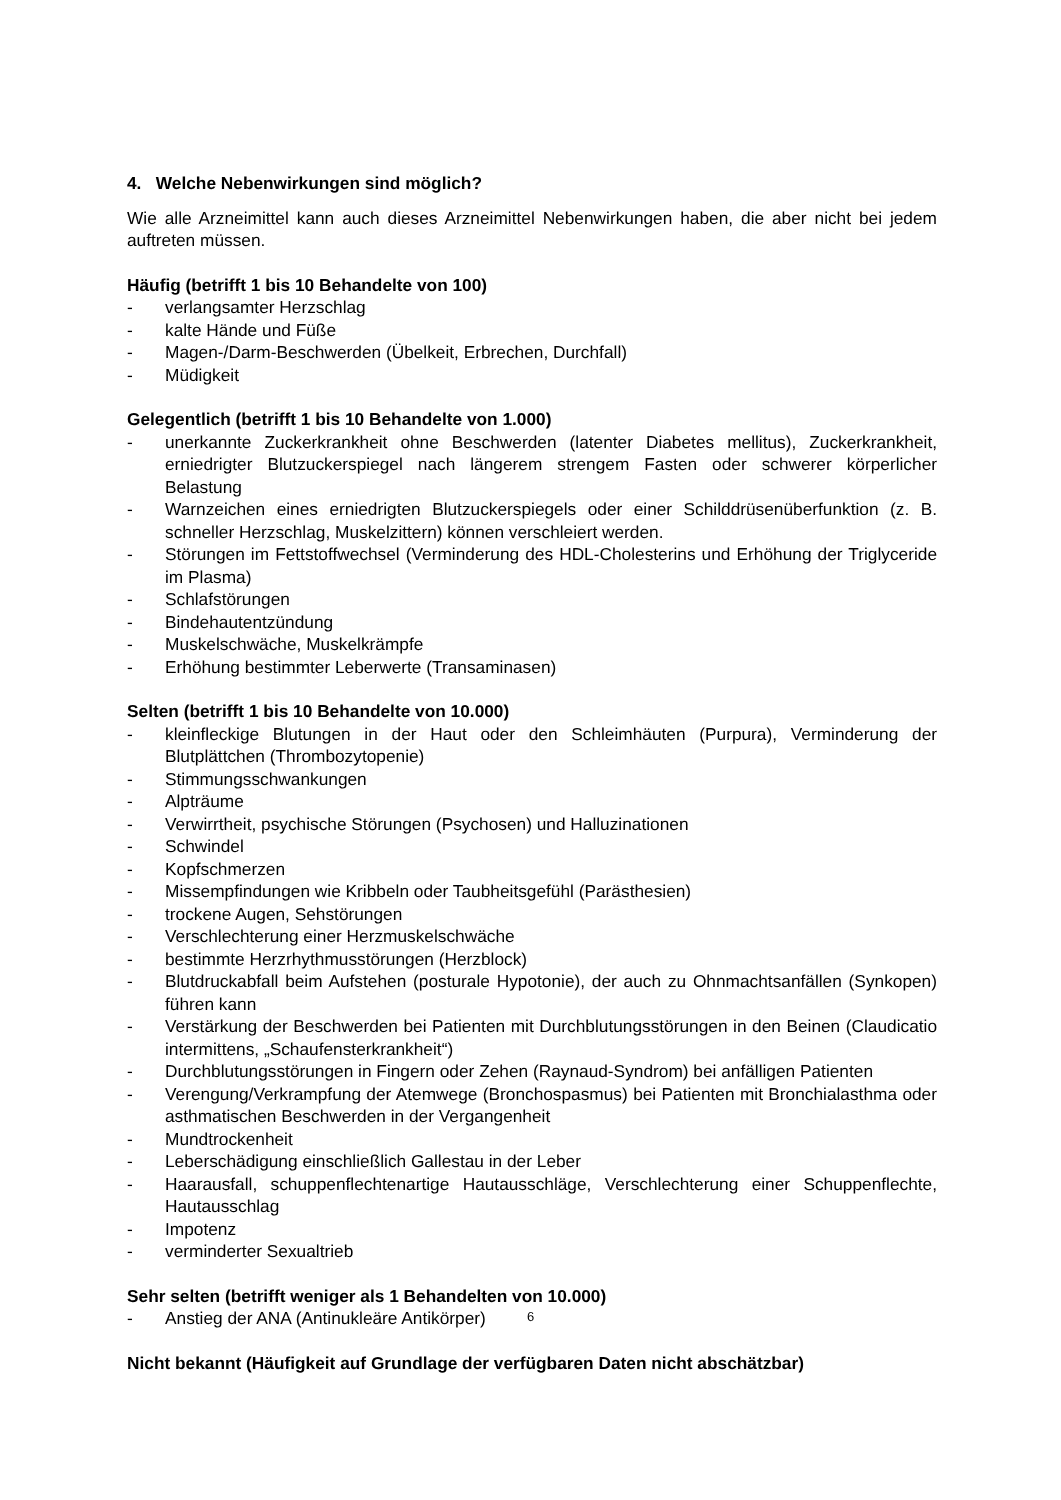4. Welche Nebenwirkungen sind möglich?
Wie alle Arzneimittel kann auch dieses Arzneimittel Nebenwirkungen haben, die aber nicht bei jedem auftreten müssen.
Häufig (betrifft 1 bis 10 Behandelte von 100)
- verlangsamter Herzschlag
- kalte Hände und Füße
- Magen-/Darm-Beschwerden (Übelkeit, Erbrechen, Durchfall)
- Müdigkeit
Gelegentlich (betrifft 1 bis 10 Behandelte von 1.000)
- unerkannte Zuckerkrankheit ohne Beschwerden (latenter Diabetes mellitus), Zuckerkrankheit, erniedrigter Blutzuckerspiegel nach längerem strengem Fasten oder schwerer körperlicher Belastung
- Warnzeichen eines erniedrigten Blutzuckerspiegels oder einer Schilddrüsenüberfunktion (z. B. schneller Herzschlag, Muskelzittern) können verschleiert werden.
- Störungen im Fettstoffwechsel (Verminderung des HDL-Cholesterins und Erhöhung der Triglyceride im Plasma)
- Schlafstörungen
- Bindehautentzündung
- Muskelschwäche, Muskelkrämpfe
- Erhöhung bestimmter Leberwerte (Transaminasen)
Selten (betrifft 1 bis 10 Behandelte von 10.000)
- kleinfleckige Blutungen in der Haut oder den Schleimhäuten (Purpura), Verminderung der Blutplättchen (Thrombozytopenie)
- Stimmungsschwankungen
- Alpträume
- Verwirrtheit, psychische Störungen (Psychosen) und Halluzinationen
- Schwindel
- Kopfschmerzen
- Missempfindungen wie Kribbeln oder Taubheitsgefühl (Parästhesien)
- trockene Augen, Sehstörungen
- Verschlechterung einer Herzmuskelschwäche
- bestimmte Herzrhythmusstörungen (Herzblock)
- Blutdruckabfall beim Aufstehen (posturale Hypotonie), der auch zu Ohnmachtsanfällen (Synkopen) führen kann
- Verstärkung der Beschwerden bei Patienten mit Durchblutungsstörungen in den Beinen (Claudicatio intermittens, „Schaufensterkrankheit“)
- Durchblutungsstörungen in Fingern oder Zehen (Raynaud-Syndrom) bei anfälligen Patienten
- Verengung/Verkrampfung der Atemwege (Bronchospasmus) bei Patienten mit Bronchialasthma oder asthmatischen Beschwerden in der Vergangenheit
- Mundtrockenheit
- Leberschädigung einschließlich Gallestau in der Leber
- Haarausfall, schuppenflechtenartige Hautausschläge, Verschlechterung einer Schuppenflechte, Hautausschlag
- Impotenz
- verminderter Sexualtrieb
Sehr selten (betrifft weniger als 1 Behandelten von 10.000)
- Anstieg der ANA (Antinukleäre Antikörper)
Nicht bekannt (Häufigkeit auf Grundlage der verfügbaren Daten nicht abschätzbar)
6